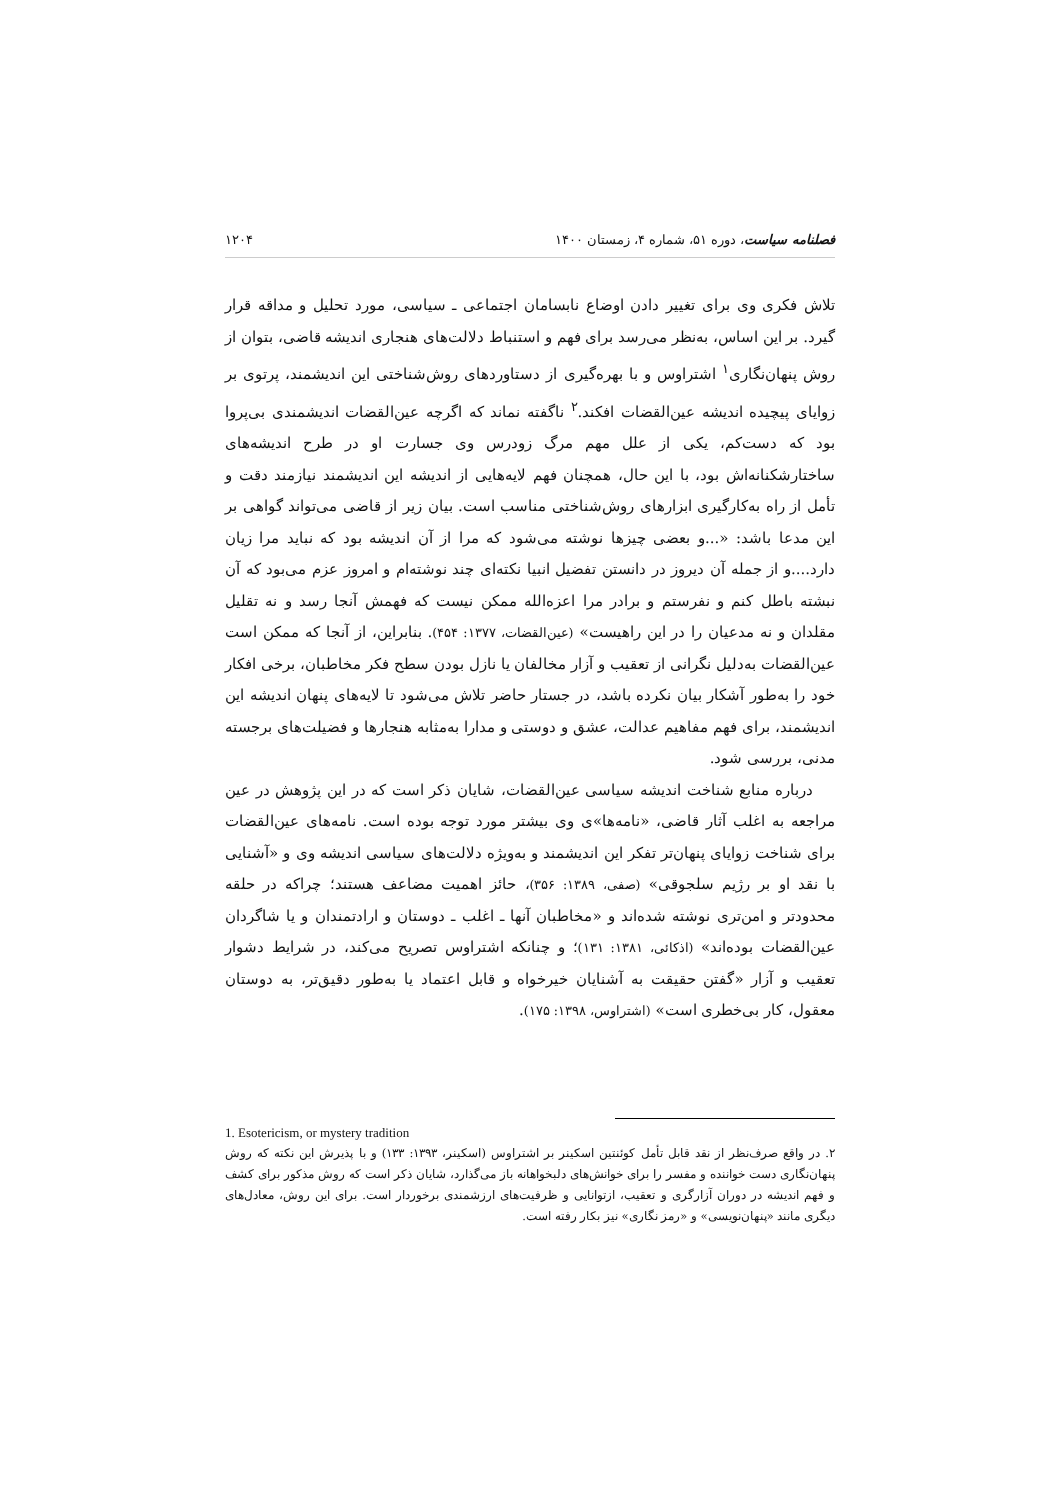فصلنامه سیاست، دوره ۵۱، شماره ۴، زمستان ۱۴۰۰ ۱۲۰۴
تلاش فکری وی برای تغییر دادن اوضاع نابسامان اجتماعی ـ سیاسی، مورد تحلیل و مداقه قرار گیرد. بر این اساس، به‌نظر می‌رسد برای فهم و استنباط دلالت‌های هنجاری اندیشه قاضی، بتوان از روش پنهان‌نگاری<sup>۱</sup> اشتراوس و با بهره‌گیری از دستاوردهای روش‌شناختی این اندیشمند، پرتوی بر زوایای پیچیده اندیشه عین‌القضات افکند.<sup>۲</sup> ناگفته نماند که اگرچه عین‌القضات اندیشمندی بی‌پروا بود که دست‌کم، یکی از علل مهم مرگ زودرس وی جسارت او در طرح اندیشه‌های ساختارشکنانه‌اش بود، با این حال، همچنان فهم لایه‌هایی از اندیشه این اندیشمند نیازمند دقت و تأمل از راه به‌کارگیری ابزارهای روش‌شناختی مناسب است. بیان زیر از قاضی می‌تواند گواهی بر این مدعا باشد: «...و بعضی چیزها نوشته می‌شود که مرا از آن اندیشه بود که نباید مرا زیان دارد....و از جمله آن دیروز در دانستن تفضیل انبیا نکته‌ای چند نوشته‌ام و امروز عزم می‌بود که آن نبشته باطل کنم و نفرستم و برادر مرا اعزه‌الله ممکن نیست که فهمش آنجا رسد و نه تقلیل مقلدان و نه مدعیان را در این راهیست» (عین‌القضات، ۱۳۷۷: ۴۵۴). بنابراین، از آنجا که ممکن است عین‌القضات به‌دلیل نگرانی از تعقیب و آزار مخالفان یا نازل بودن سطح فکر مخاطبان، برخی افکار خود را به‌طور آشکار بیان نکرده باشد، در جستار حاضر تلاش می‌شود تا لایه‌های پنهان اندیشه این اندیشمند، برای فهم مفاهیم عدالت، عشق و دوستی و مدارا به‌مثابه هنجارها و فضیلت‌های برجسته مدنی، بررسی شود.
درباره منابع شناخت اندیشه سیاسی عین‌القضات، شایان ذکر است که در این پژوهش در عین مراجعه به اغلب آثار قاضی، «نامه‌ها»ی وی بیشتر مورد توجه بوده است. نامه‌های عین‌القضات برای شناخت زوایای پنهان‌تر تفکر این اندیشمند و به‌ویژه دلالت‌های سیاسی اندیشه وی و «آشنایی با نقد او بر رژیم سلجوقی» (صفی، ۱۳۸۹: ۳۵۶)، حائز اهمیت مضاعف هستند؛ چراکه در حلقه محدودتر و امن‌تری نوشته شده‌اند و «مخاطبان آنها ـ اغلب ـ دوستان و ارادتمندان و یا شاگردان عین‌القضات بوده‌اند» (اذکائی، ۱۳۸۱: ۱۳۱)؛ و چنانکه اشتراوس تصریح می‌کند، در شرایط دشوار تعقیب و آزار «گفتن حقیقت به آشنایان خیرخواه و قابل اعتماد یا به‌طور دقیق‌تر، به دوستان معقول، کار بی‌خطری است» (اشتراوس، ۱۳۹۸: ۱۷۵).
1. Esotericism, or mystery tradition
۲. در واقع صرف‌نظر از نقد قابل تأمل کوئنتین اسکینر بر اشتراوس (اسکینر، ۱۳۹۳: ۱۳۳) و با پذیرش این نکته که روش پنهان‌نگاری دست خواننده و مفسر را برای خوانش‌های دلبخواهانه باز می‌گذارد، شایان ذکر است که روش مذکور برای کشف و فهم اندیشه در دوران آزارگری و تعقیب، ازتوانایی و ظرفیت‌های ارزشمندی برخوردار است. برای این روش، معادل‌های دیگری مانند «پنهان‌نویسی» و «رمز نگاری» نیز بکار رفته است.